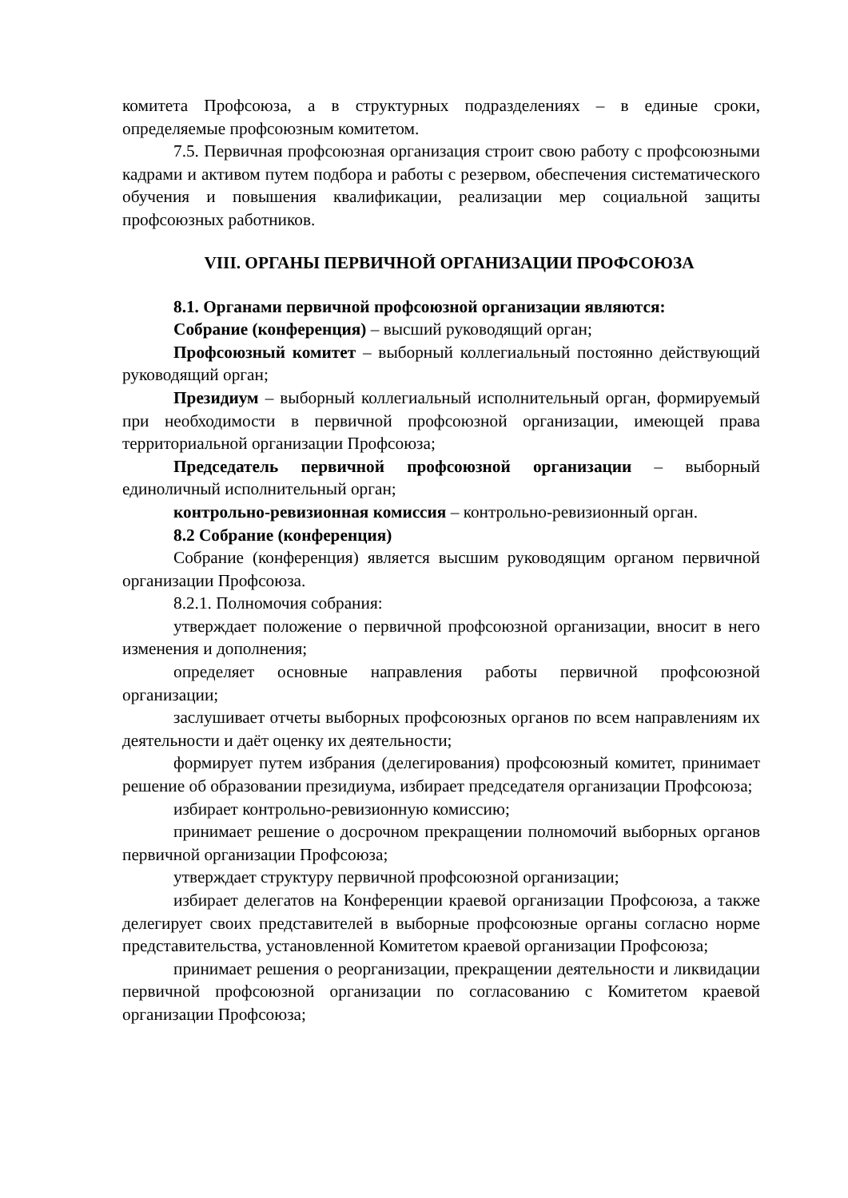комитета Профсоюза, а в структурных подразделениях – в единые сроки, определяемые профсоюзным комитетом.
7.5. Первичная профсоюзная организация строит свою работу с профсоюзными кадрами и активом путем подбора и работы с резервом, обеспечения систематического обучения и повышения квалификации, реализации мер социальной защиты профсоюзных работников.
VIII. ОРГАНЫ ПЕРВИЧНОЙ ОРГАНИЗАЦИИ ПРОФСОЮЗА
8.1. Органами первичной профсоюзной организации являются:
Собрание (конференция) – высший руководящий орган;
Профсоюзный комитет – выборный коллегиальный постоянно действующий руководящий орган;
Президиум – выборный коллегиальный исполнительный орган, формируемый при необходимости в первичной профсоюзной организации, имеющей права территориальной организации Профсоюза;
Председатель первичной профсоюзной организации – выборный единоличный исполнительный орган;
контрольно-ревизионная комиссия – контрольно-ревизионный орган.
8.2 Собрание (конференция)
Собрание (конференция) является высшим руководящим органом первичной организации Профсоюза.
8.2.1. Полномочия собрания:
утверждает положение о первичной профсоюзной организации, вносит в него изменения и дополнения;
определяет основные направления работы первичной профсоюзной организации;
заслушивает отчеты выборных профсоюзных органов по всем направлениям их деятельности и даёт оценку их деятельности;
формирует путем избрания (делегирования) профсоюзный комитет, принимает решение об образовании президиума, избирает председателя организации Профсоюза;
избирает контрольно-ревизионную комиссию;
принимает решение о досрочном прекращении полномочий выборных органов первичной организации Профсоюза;
утверждает структуру первичной профсоюзной организации;
избирает делегатов на Конференции краевой организации Профсоюза, а также делегирует своих представителей в выборные профсоюзные органы согласно норме представительства, установленной Комитетом краевой организации Профсоюза;
принимает решения о реорганизации, прекращении деятельности и ликвидации первичной профсоюзной организации по согласованию с Комитетом краевой организации Профсоюза;